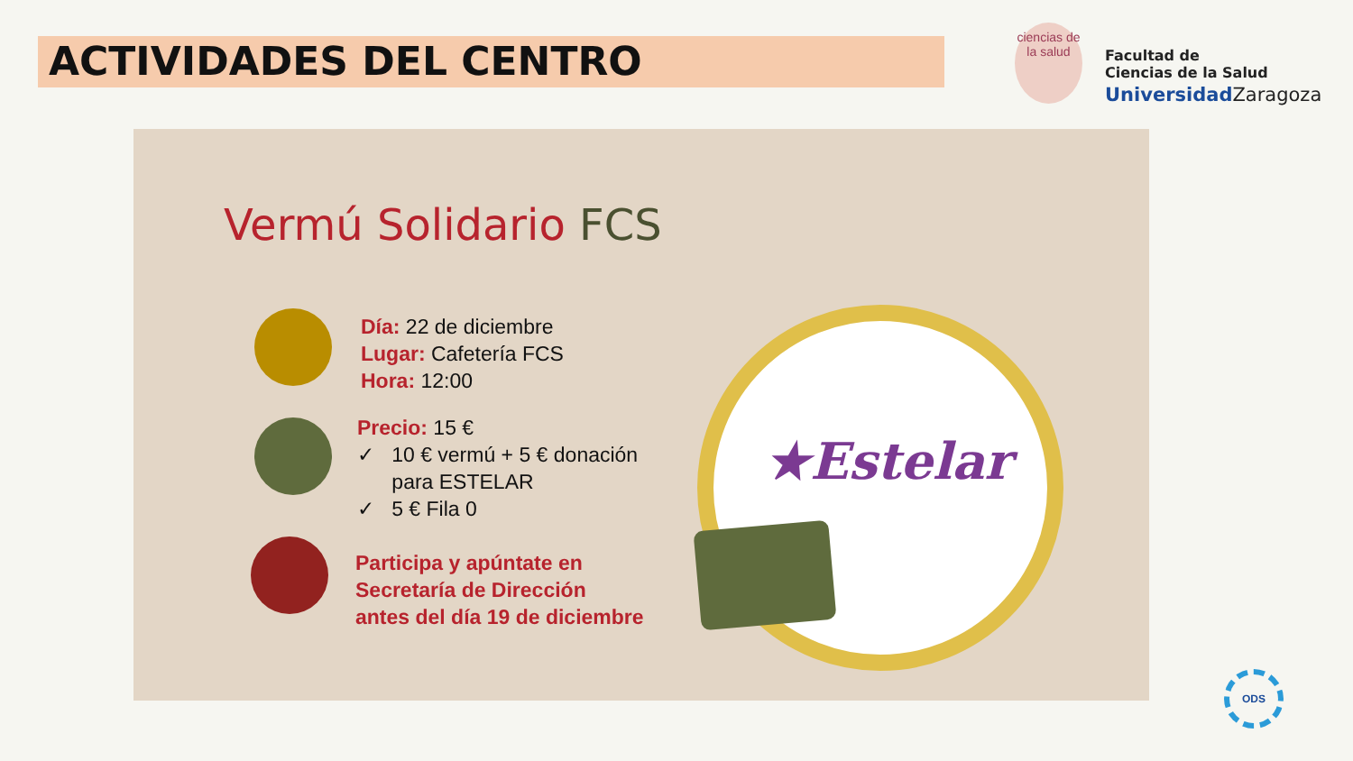ACTIVIDADES DEL CENTRO
ciencias de la salud
Facultad de
Ciencias de la Salud
UniversidadZaragoza
Vermú Solidario FCS
Día: 22 de diciembre
Lugar: Cafetería FCS
Hora: 12:00
Precio: 15 €
✓ 10 € vermú + 5 € donación
para ESTELAR
✓ 5 € Fila 0
Participa y apúntate en
Secretaría de Dirección
antes del día 19 de diciembre
★Estelar
ODS